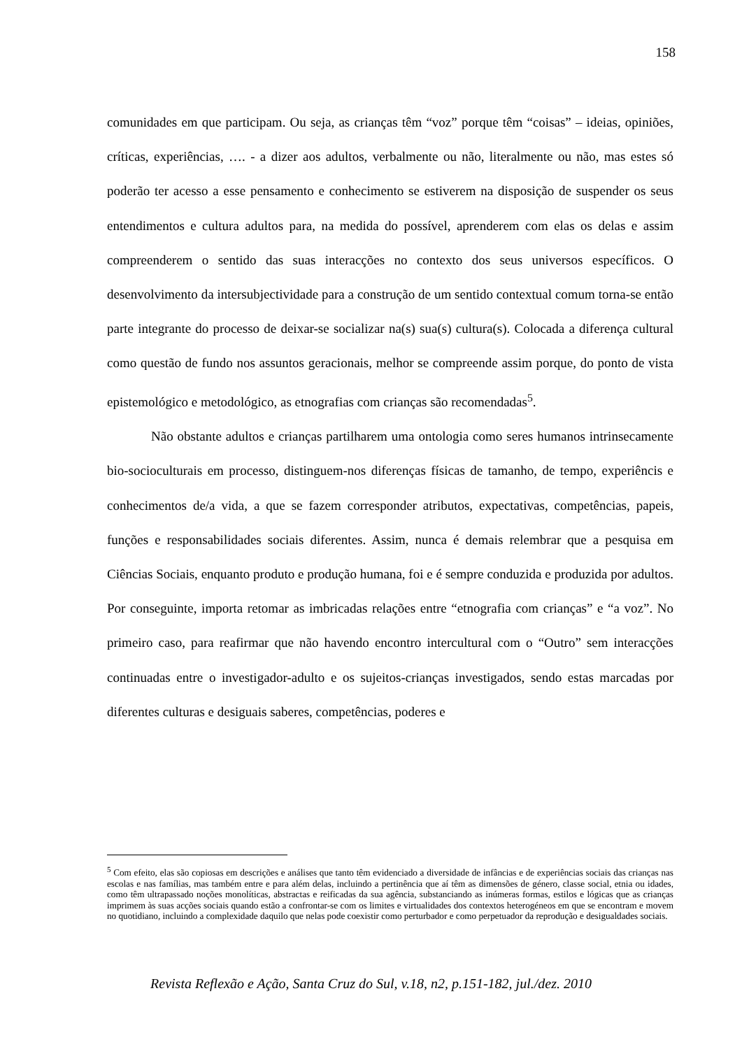158
comunidades em que participam. Ou seja, as crianças têm “voz” porque têm “coisas” – ideias, opiniões, críticas, experiências, …. - a dizer aos adultos, verbalmente ou não, literalmente ou não, mas estes só poderão ter acesso a esse pensamento e conhecimento se estiverem na disposição de suspender os seus entendimentos e cultura adultos para, na medida do possível, aprenderem com elas os delas e assim compreenderem o sentido das suas interacções no contexto dos seus universos específicos. O desenvolvimento da intersubjectividade para a construção de um sentido contextual comum torna-se então parte integrante do processo de deixar-se socializar na(s) sua(s) cultura(s). Colocada a diferença cultural como questão de fundo nos assuntos geracionais, melhor se compreende assim porque, do ponto de vista epistemológico e metodológico, as etnografias com crianças são recomendadas<sup>5</sup>.
Não obstante adultos e crianças partilharem uma ontologia como seres humanos intrinsecamente bio-socioculturais em processo, distinguem-nos diferenças físicas de tamanho, de tempo, experiêncis e conhecimentos de/a vida, a que se fazem corresponder atributos, expectativas, competências, papeis, funções e responsabilidades sociais diferentes. Assim, nunca é demais relembrar que a pesquisa em Ciências Sociais, enquanto produto e produção humana, foi e é sempre conduzida e produzida por adultos. Por conseguinte, importa retomar as imbricadas relações entre “etnografia com crianças” e “a voz”. No primeiro caso, para reafirmar que não havendo encontro intercultural com o “Outro” sem interacções continuadas entre o investigador-adulto e os sujeitos-crianças investigados, sendo estas marcadas por diferentes culturas e desiguais saberes, competências, poderes e
<sup>5</sup> Com efeito, elas são copiosas em descrições e análises que tanto têm evidenciado a diversidade de infâncias e de experiências sociais das crianças nas escolas e nas famílias, mas também entre e para além delas, incluindo a pertinência que aí têm as dimensões de género, classe social, etnia ou idades, como têm ultrapassado noções monolíticas, abstractas e reificadas da sua agência, substanciando as inúmeras formas, estilos e lógicas que as crianças imprimem às suas acções sociais quando estão a confrontar-se com os limites e virtualidades dos contextos heterogéneos em que se encontram e movem no quotidiano, incluindo a complexidade daquilo que nelas pode coexistir como perturbador e como perpetuador da reprodução e desigualdades sociais.
Revista Reflexão e Ação, Santa Cruz do Sul, v.18, n2, p.151-182, jul./dez. 2010